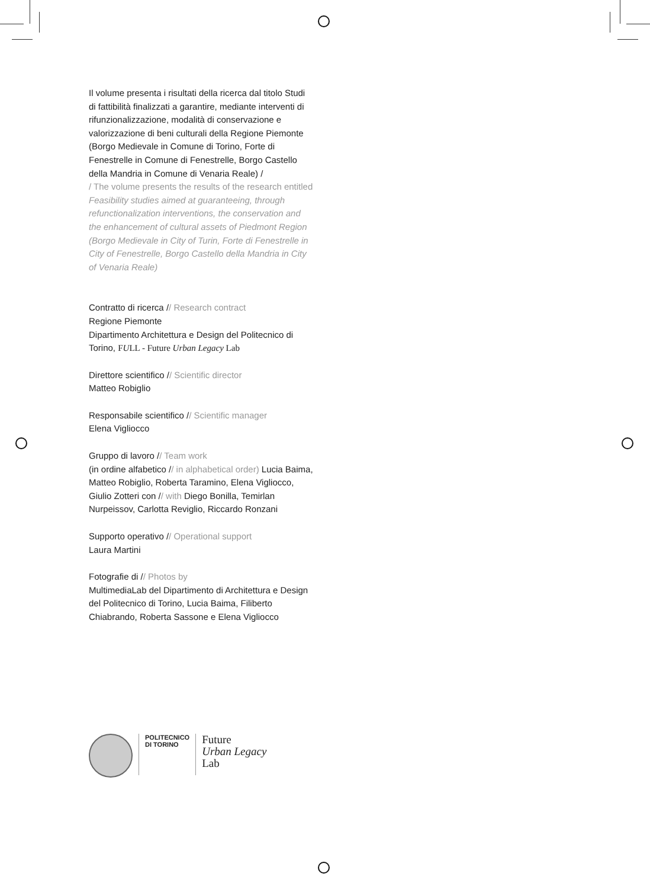Il volume presenta i risultati della ricerca dal titolo Studi di fattibilità finalizzati a garantire, mediante interventi di rifunzionalizzazione, modalità di conservazione e valorizzazione di beni culturali della Regione Piemonte (Borgo Medievale in Comune di Torino, Forte di Fenestrelle in Comune di Fenestrelle, Borgo Castello della Mandria in Comune di Venaria Reale) /
/ The volume presents the results of the research entitled Feasibility studies aimed at guaranteeing, through refunctionalization interventions, the conservation and the enhancement of cultural assets of Piedmont Region (Borgo Medievale in City of Turin, Forte di Fenestrelle in City of Fenestrelle, Borgo Castello della Mandria in City of Venaria Reale)
Contratto di ricerca // Research contract
Regione Piemonte
Dipartimento Architettura e Design del Politecnico di Torino, FULL - Future Urban Legacy Lab
Direttore scientifico // Scientific director
Matteo Robiglio
Responsabile scientifico // Scientific manager
Elena Vigliocco
Gruppo di lavoro // Team work
(in ordine alfabetico // in alphabetical order) Lucia Baima, Matteo Robiglio, Roberta Taramino, Elena Vigliocco, Giulio Zotteri con // with Diego Bonilla, Temirlan Nurpeissov, Carlotta Reviglio, Riccardo Ronzani
Supporto operativo // Operational support
Laura Martini
Fotografie di // Photos by
MultimediaLab del Dipartimento di Architettura e Design del Politecnico di Torino, Lucia Baima, Filiberto Chiabrando, Roberta Sassone e Elena Vigliocco
POLITECNICO
DI TORINO
Future
Urban Legacy
Lab